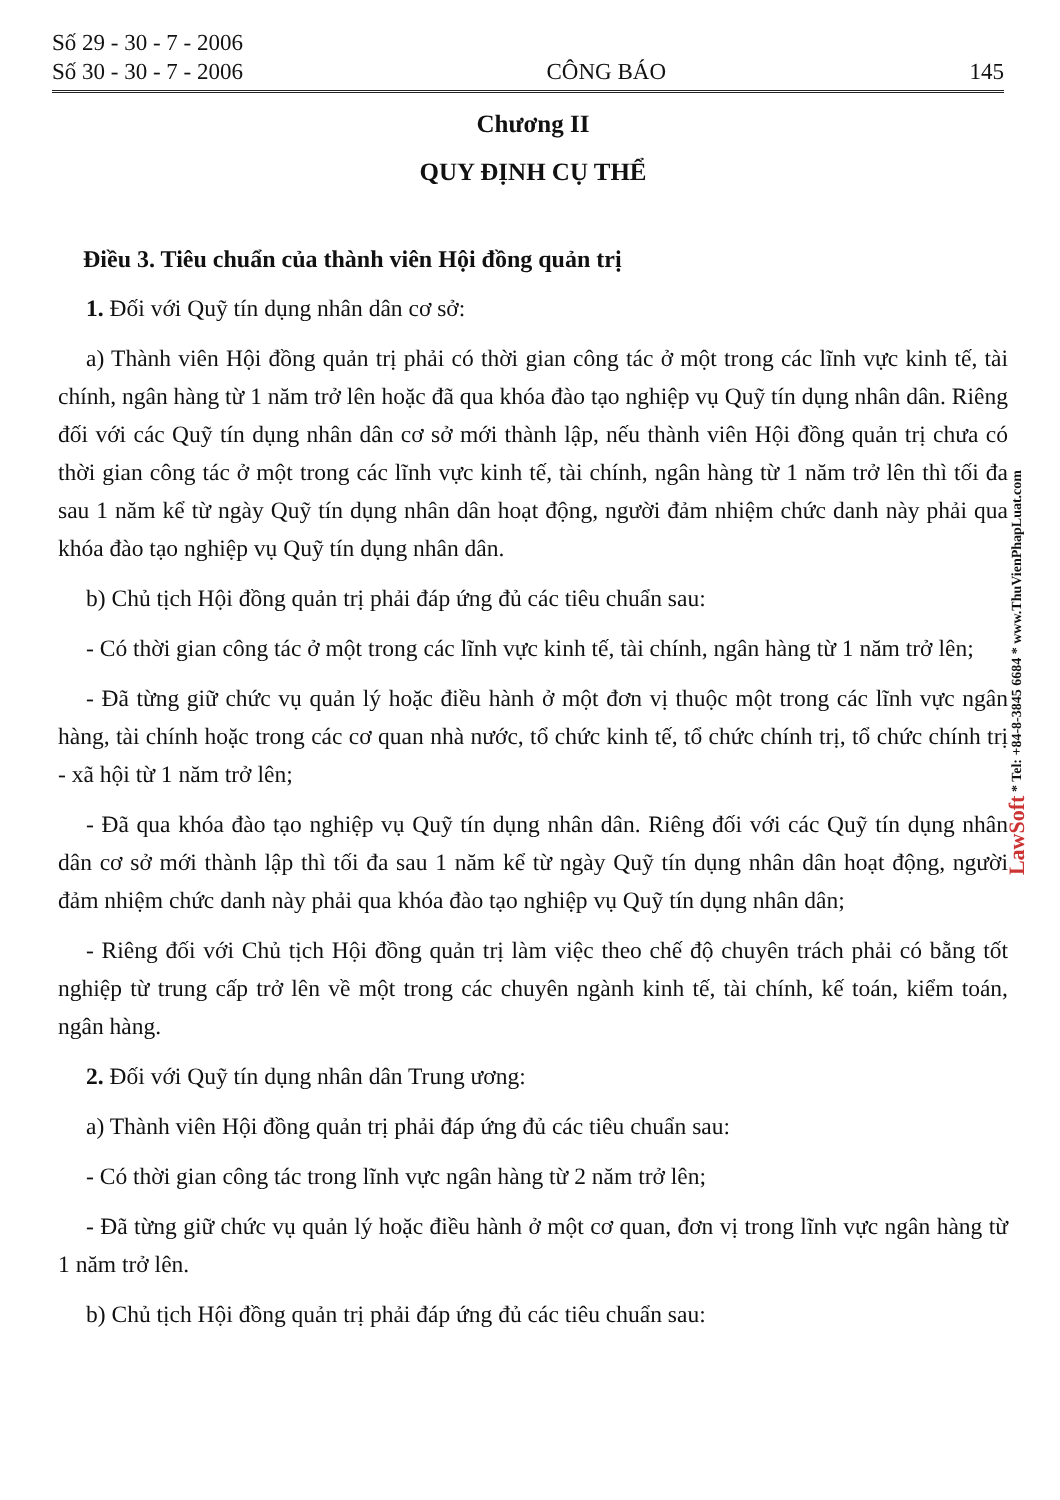Số 29 - 30 - 7 - 2006
Số 30 - 30 - 7 - 2006
CÔNG BÁO
145
Chương II
QUY ĐỊNH CỤ THỂ
Điều 3. Tiêu chuẩn của thành viên Hội đồng quản trị
1. Đối với Quỹ tín dụng nhân dân cơ sở:
a) Thành viên Hội đồng quản trị phải có thời gian công tác ở một trong các lĩnh vực kinh tế, tài chính, ngân hàng từ 1 năm trở lên hoặc đã qua khóa đào tạo nghiệp vụ Quỹ tín dụng nhân dân. Riêng đối với các Quỹ tín dụng nhân dân cơ sở mới thành lập, nếu thành viên Hội đồng quản trị chưa có thời gian công tác ở một trong các lĩnh vực kinh tế, tài chính, ngân hàng từ 1 năm trở lên thì tối đa sau 1 năm kể từ ngày Quỹ tín dụng nhân dân hoạt động, người đảm nhiệm chức danh này phải qua khóa đào tạo nghiệp vụ Quỹ tín dụng nhân dân.
b) Chủ tịch Hội đồng quản trị phải đáp ứng đủ các tiêu chuẩn sau:
- Có thời gian công tác ở một trong các lĩnh vực kinh tế, tài chính, ngân hàng từ 1 năm trở lên;
- Đã từng giữ chức vụ quản lý hoặc điều hành ở một đơn vị thuộc một trong các lĩnh vực ngân hàng, tài chính hoặc trong các cơ quan nhà nước, tổ chức kinh tế, tổ chức chính trị, tổ chức chính trị - xã hội từ 1 năm trở lên;
- Đã qua khóa đào tạo nghiệp vụ Quỹ tín dụng nhân dân. Riêng đối với các Quỹ tín dụng nhân dân cơ sở mới thành lập thì tối đa sau 1 năm kể từ ngày Quỹ tín dụng nhân dân hoạt động, người đảm nhiệm chức danh này phải qua khóa đào tạo nghiệp vụ Quỹ tín dụng nhân dân;
- Riêng đối với Chủ tịch Hội đồng quản trị làm việc theo chế độ chuyên trách phải có bằng tốt nghiệp từ trung cấp trở lên về một trong các chuyên ngành kinh tế, tài chính, kế toán, kiểm toán, ngân hàng.
2. Đối với Quỹ tín dụng nhân dân Trung ương:
a) Thành viên Hội đồng quản trị phải đáp ứng đủ các tiêu chuẩn sau:
- Có thời gian công tác trong lĩnh vực ngân hàng từ 2 năm trở lên;
- Đã từng giữ chức vụ quản lý hoặc điều hành ở một cơ quan, đơn vị trong lĩnh vực ngân hàng từ 1 năm trở lên.
b) Chủ tịch Hội đồng quản trị phải đáp ứng đủ các tiêu chuẩn sau:
LawSoft * Tel: +84-8-3845 6684 * www.ThuVienPhapLuat.com